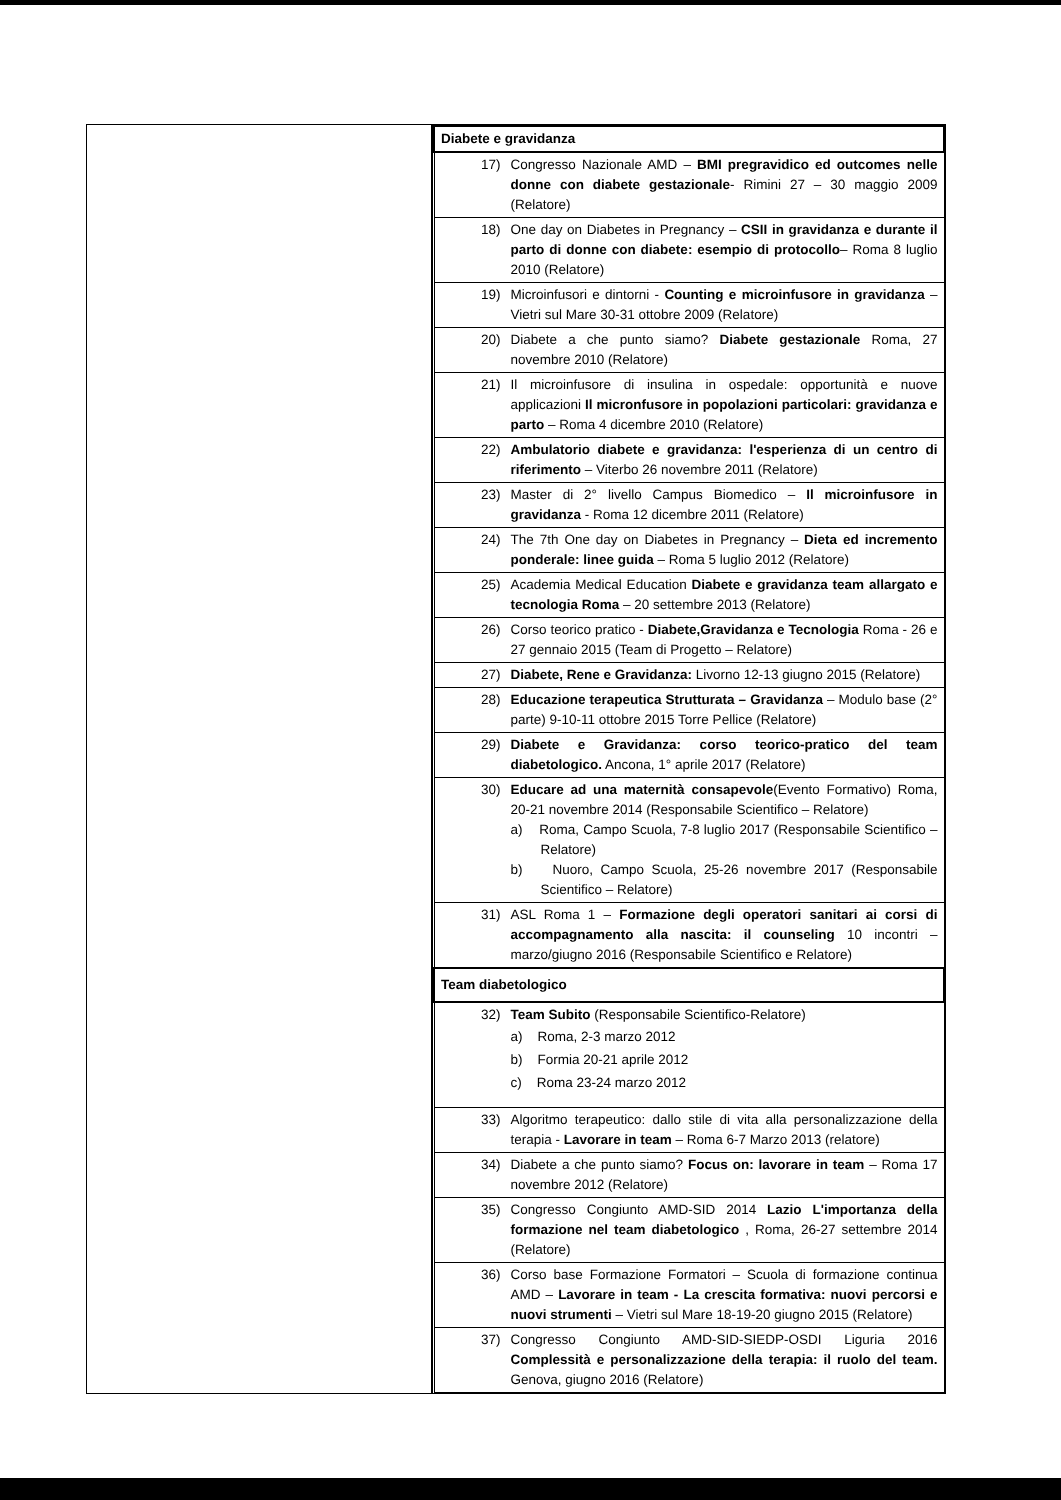| Diabete e gravidanza | |
| --- | --- |
| 17) | Congresso Nazionale AMD – BMI pregravidico ed outcomes nelle donne con diabete gestazionale - Rimini 27 – 30 maggio 2009 (Relatore) |
| 18) | One day on Diabetes in Pregnancy – CSII in gravidanza e durante il parto di donne con diabete: esempio di protocollo – Roma 8 luglio 2010 (Relatore) |
| 19) | Microinfusori e dintorni - Counting e microinfusore in gravidanza – Vietri sul Mare 30-31 ottobre 2009 (Relatore) |
| 20) | Diabete a che punto siamo? Diabete gestazionale Roma, 27 novembre 2010 (Relatore) |
| 21) | Il microinfusore di insulina in ospedale: opportunità e nuove applicazioni Il micronfusore in popolazioni particolari: gravidanza e parto – Roma 4 dicembre 2010 (Relatore) |
| 22) | Ambulatorio diabete e gravidanza: l'esperienza di un centro di riferimento – Viterbo 26 novembre 2011 (Relatore) |
| 23) | Master di 2° livello Campus Biomedico – Il microinfusore in gravidanza - Roma 12 dicembre 2011 (Relatore) |
| 24) | The 7th One day on Diabetes in Pregnancy – Dieta ed incremento ponderale: linee guida – Roma 5 luglio 2012 (Relatore) |
| 25) | Academia Medical Education Diabete e gravidanza team allargato e tecnologia Roma – 20 settembre 2013 (Relatore) |
| 26) | Corso teorico pratico - Diabete,Gravidanza e Tecnologia Roma - 26 e 27 gennaio 2015 (Team di Progetto – Relatore) |
| 27) | Diabete, Rene e Gravidanza: Livorno 12-13 giugno 2015 (Relatore) |
| 28) | Educazione terapeutica Strutturata – Gravidanza – Modulo base (2° parte) 9-10-11 ottobre 2015 Torre Pellice (Relatore) |
| 29) | Diabete e Gravidanza: corso teorico-pratico del team diabetologico. Ancona, 1° aprile 2017 (Relatore) |
| 30) | Educare ad una maternità consapevole (Evento Formativo) Roma, 20-21 novembre 2014 (Responsabile Scientifico – Relatore) a) Roma, Campo Scuola, 7-8 luglio 2017 (Responsabile Scientifico – Relatore) b) Nuoro, Campo Scuola, 25-26 novembre 2017 (Responsabile Scientifico – Relatore) |
| 31) | ASL Roma 1 – Formazione degli operatori sanitari ai corsi di accompagnamento alla nascita: il counseling 10 incontri – marzo/giugno 2016 (Responsabile Scientifico e Relatore) |
| Team diabetologico | |
| 32) | Team Subito (Responsabile Scientifico-Relatore) a) Roma, 2-3 marzo 2012 b) Formia 20-21 aprile 2012 c) Roma 23-24 marzo 2012 |
| 33) | Algoritmo terapeutico: dallo stile di vita alla personalizzazione della terapia - Lavorare in team – Roma 6-7 Marzo 2013 (relatore) |
| 34) | Diabete a che punto siamo? Focus on: lavorare in team – Roma 17 novembre 2012 (Relatore) |
| 35) | Congresso Congiunto AMD-SID 2014 Lazio L'importanza della formazione nel team diabetologico , Roma, 26-27 settembre 2014 (Relatore) |
| 36) | Corso base Formazione Formatori – Scuola di formazione continua AMD – Lavorare in team - La crescita formativa: nuovi percorsi e nuovi strumenti – Vietri sul Mare 18-19-20 giugno 2015 (Relatore) |
| 37) | Congresso Congiunto AMD-SID-SIEDP-OSDI Liguria 2016 Complessità e personalizzazione della terapia: il ruolo del team. Genova, giugno 2016 (Relatore) |